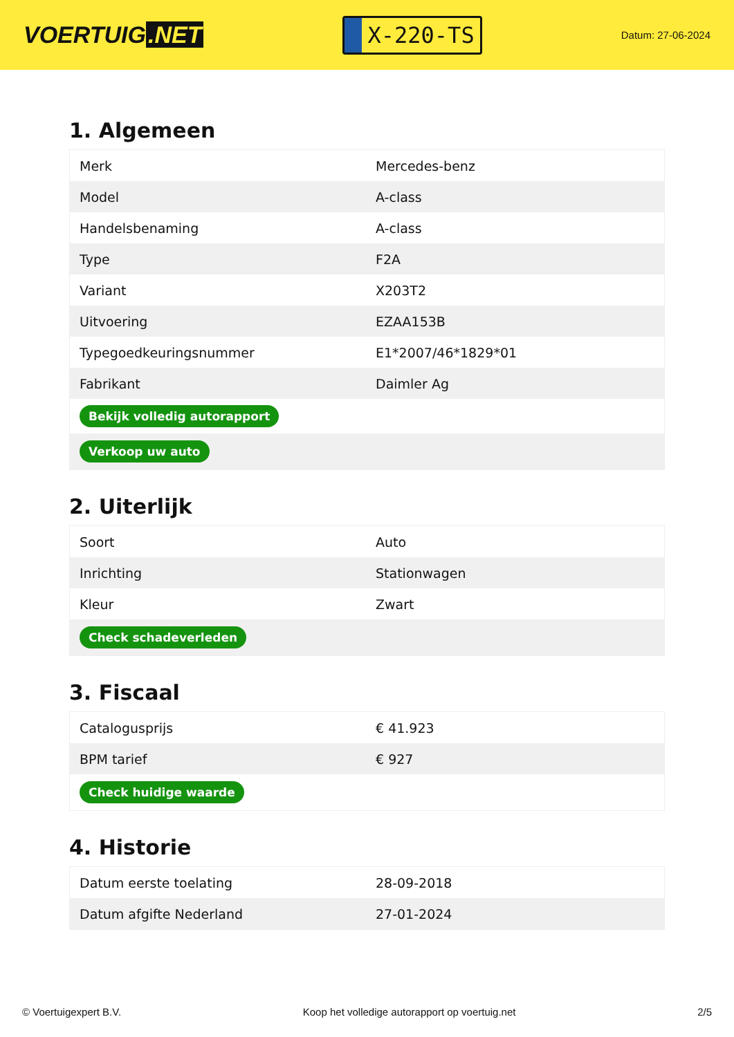VOERTUIG.NET
X-220-TS
Datum: 27-06-2024
1. Algemeen
| Merk | Mercedes-benz |
| Model | A-class |
| Handelsbenaming | A-class |
| Type | F2A |
| Variant | X203T2 |
| Uitvoering | EZAA153B |
| Typegoedkeuringsnummer | E1*2007/46*1829*01 |
| Fabrikant | Daimler Ag |
| Bekijk volledig autorapport | |
| Verkoop uw auto | |
2. Uiterlijk
| Soort | Auto |
| Inrichting | Stationwagen |
| Kleur | Zwart |
| Check schadeverleden | |
3. Fiscaal
| Catalogusprijs | € 41.923 |
| BPM tarief | € 927 |
| Check huidige waarde | |
4. Historie
| Datum eerste toelating | 28-09-2018 |
| Datum afgifte Nederland | 27-01-2024 |
© Voertuigexpert B.V. Koop het volledige autorapport op voertuig.net 2/5